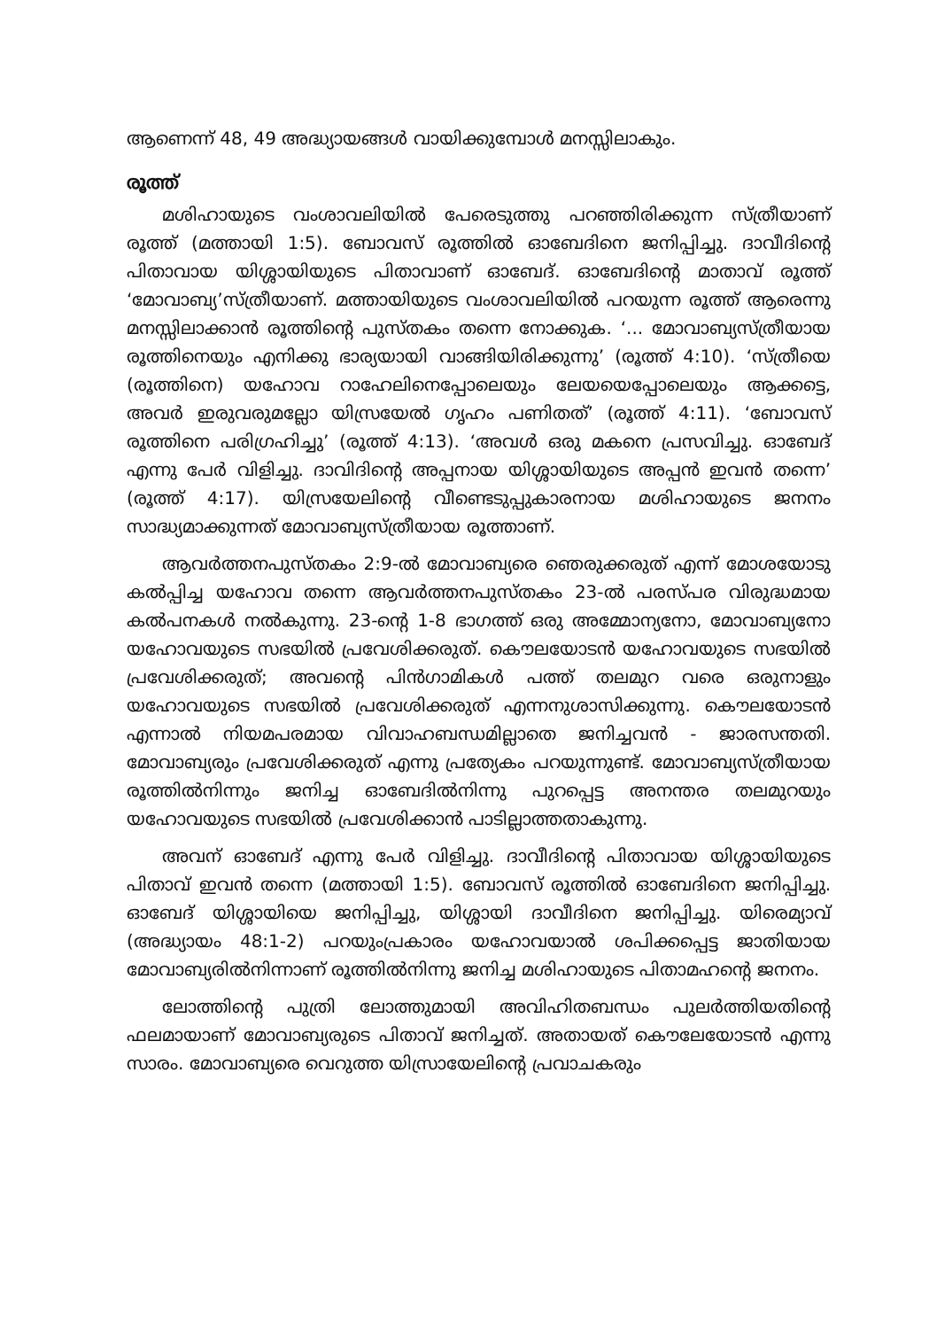ആണെന്ന് 48, 49 അദ്ധ്യായങ്ങൾ വായിക്കുമ്പോൾ മനസ്സിലാകും.
രൂത്ത്
മശിഹായുടെ വംശാവലിയിൽ പേരെടുത്തു പറഞ്ഞിരിക്കുന്ന സ്ത്രീയാണ് രൂത്ത് (മത്തായി 1:5). ബോവസ് രൂത്തിൽ ഓബേദിനെ ജനിപ്പിച്ചു. ദാവീദിന്റെ പിതാവായ യിശ്ശായിയുടെ പിതാവാണ് ഓബേദ്. ഓബേദിന്റെ മാതാവ് രൂത്ത് ‘മോവാബ്യ’സ്ത്രീയാണ്. മത്തായിയുടെ വംശാവലിയിൽ പറയുന്ന രൂത്ത് ആരെന്നു മനസ്സിലാക്കാൻ രൂത്തിന്റെ പുസ്തകം തന്നെ നോക്കുക. ‘... മോവാബ്യസ്ത്രീയായ രൂത്തിനെയും എനിക്കു ഭാര്യയായി വാങ്ങിയിരിക്കുന്നു’ (രൂത്ത് 4:10). ‘സ്ത്രീയെ (രൂത്തിനെ) യഹോവ റാഹേലിനെപ്പോലെയും ലേയയെപ്പോലെയും ആക്കട്ടെ, അവർ ഇരുവരുമല്ലോ യിസ്രയേൽ ഗൃഹം പണിതത്’ (രൂത്ത് 4:11). ‘ബോവസ് രൂത്തിനെ പരിഗ്രഹിച്ചു’ (രൂത്ത് 4:13). ‘അവൾ ഒരു മകനെ പ്രസവിച്ചു. ഓബേദ് എന്നു പേർ വിളിച്ചു. ദാവിദിന്റെ അപ്പനായ യിശ്ശായിയുടെ അപ്പൻ ഇവൻ തന്നെ’ (രൂത്ത് 4:17). യിസ്രയേലിന്റെ വീണ്ടെടുപ്പുകാരനായ മശിഹായുടെ ജനനം സാദ്ധ്യമാക്കുന്നത് മോവാബ്യസ്ത്രീയായ രൂത്താണ്.
ആവർത്തനപുസ്തകം 2:9-ൽ മോവാബ്യരെ ഞെരുക്കരുത് എന്ന് മോശയോടു കൽപ്പിച്ച യഹോവ തന്നെ ആവർത്തനപുസ്തകം 23-ൽ പരസ്പര വിരുദ്ധമായ കൽപനകൾ നൽകുന്നു. 23-ന്റെ 1-8 ഭാഗത്ത് ഒരു അമ്മോന്യനോ, മോവാബ്യനോ യഹോവയുടെ സഭയിൽ പ്രവേശിക്കരുത്. കൌലയോടൻ യഹോവയുടെ സഭയിൽ പ്രവേശിക്കരുത്; അവന്റെ പിൻഗാമികൾ പത്ത് തലമുറ വരെ ഒരുനാളും യഹോവയുടെ സഭയിൽ പ്രവേശിക്കരുത് എന്നനുശാസിക്കുന്നു. കൌലയോടൻ എന്നാൽ നിയമപരമായ വിവാഹബന്ധമില്ലാതെ ജനിച്ചവൻ - ജാരസന്തതി. മോവാബ്യരും പ്രവേശിക്കരുത് എന്നു പ്രത്യേകം പറയുന്നുണ്ട്. മോവാബ്യസ്ത്രീയായ രൂത്തിൽനിന്നും ജനിച്ച ഓബേദിൽനിന്നു പുറപ്പെട്ട അനന്തര തലമുറയും യഹോവയുടെ സഭയിൽ പ്രവേശിക്കാൻ പാടില്ലാത്തതാകുന്നു.
അവന് ഓബേദ് എന്നു പേർ വിളിച്ചു. ദാവീദിന്റെ പിതാവായ യിശ്ശായിയുടെ പിതാവ് ഇവൻ തന്നെ (മത്തായി 1:5). ബോവസ് രൂത്തിൽ ഓബേദിനെ ജനിപ്പിച്ചു. ഓബേദ് യിശ്ശായിയെ ജനിപ്പിച്ചു, യിശ്ശായി ദാവീദിനെ ജനിപ്പിച്ചു. യിരെമ്യാവ് (അദ്ധ്യായം 48:1-2) പറയുംപ്രകാരം യഹോവയാൽ ശപിക്കപ്പെട്ട ജാതിയായ മോവാബ്യരിൽനിന്നാണ് രൂത്തിൽനിന്നു ജനിച്ച മശിഹായുടെ പിതാമഹന്റെ ജനനം.
ലോത്തിന്റെ പുത്രി ലോത്തുമായി അവിഹിതബന്ധം പുലർത്തിയതിന്റെ ഫലമായാണ് മോവാബ്യരുടെ പിതാവ് ജനിച്ചത്. അതായത് കൌലേയോടൻ എന്നു സാരം. മോവാബ്യരെ വെറുത്ത യിസ്രായേലിന്റെ പ്രവാചകരും